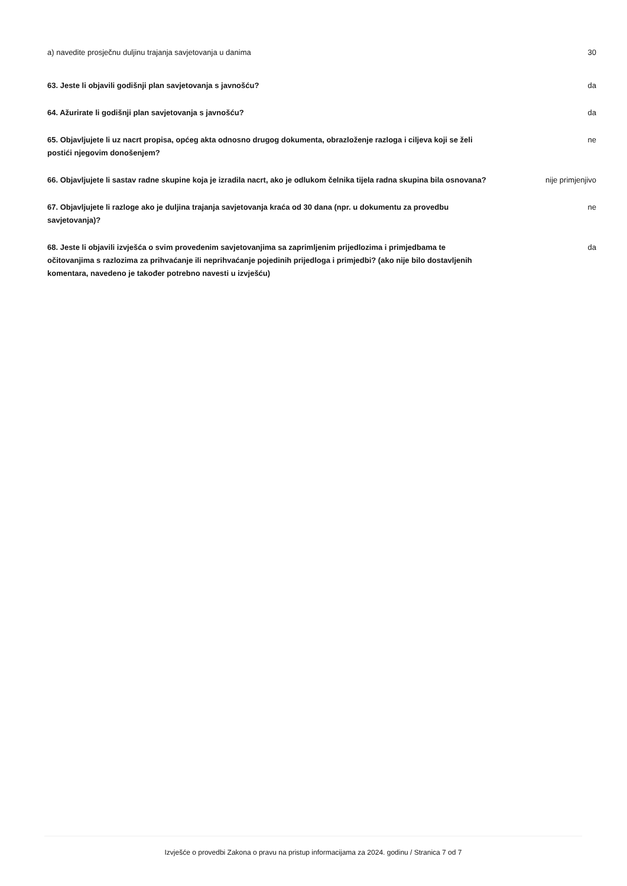a) navedite prosječnu duljinu trajanja savjetovanja u danima 30
63. Jeste li objavili godišnji plan savjetovanja s javnošću? da
64. Ažurirate li godišnji plan savjetovanja s javnošću? da
65. Objavljujete li uz nacrt propisa, općeg akta odnosno drugog dokumenta, obrazloženje razloga i ciljeva koji se želi postići njegovim donošenjem?
ne
66. Objavljujete li sastav radne skupine koja je izradila nacrt, ako je odlukom čelnika tijela radna skupina bila osnovana?
nije primjenjivo
67. Objavljujete li razloge ako je duljina trajanja savjetovanja kraća od 30 dana (npr. u dokumentu za provedbu savjetovanja)?
ne
68. Jeste li objavili izvješća o svim provedenim savjetovanjima sa zaprimljenim prijedlozima i primjedbama te očitovanjima s razlozima za prihvaćanje ili neprihvaćanje pojedinih prijedloga i primjedbi? (ako nije bilo dostavljenih komentara, navedeno je također potrebno navesti u izvješću)
da
Izvješće o provedbi Zakona o pravu na pristup informacijama za 2024. godinu / Stranica 7 od 7